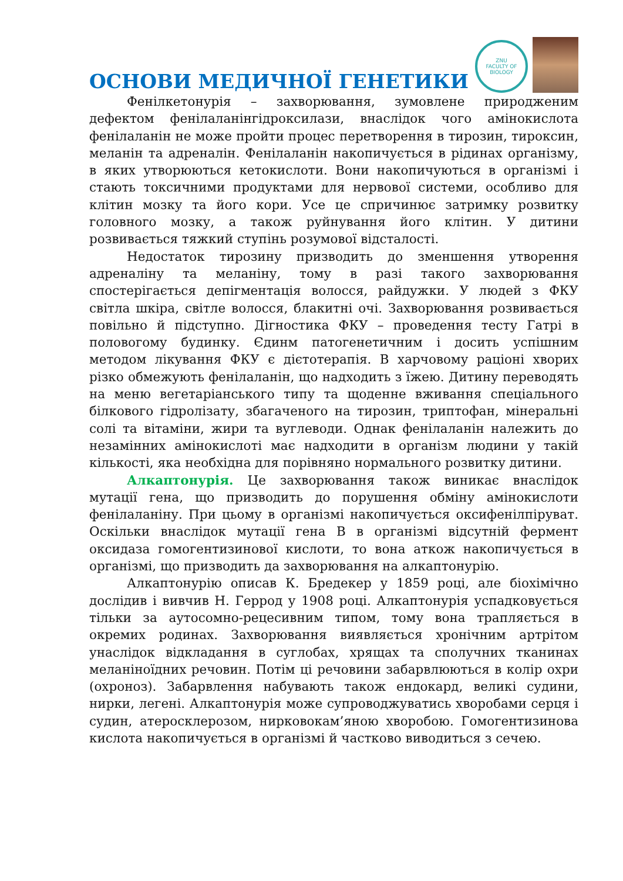ОСНОВИ МЕДИЧНОЇ ГЕНЕТИКИ
ZNU
FACULTY OF
BIOLOGY
Фенілкетонурія – захворювання, зумовлене природженим дефектом фенілаланінгідроксилази, внаслідок чого амінокислота фенілаланін не може пройти процес перетворення в тирозин, тироксин, меланін та адреналін. Фенілаланін накопичується в рідинах організму, в яких утворюються кетокислоти. Вони накопичуються в організмі і стають токсичними продуктами для нервової системи, особливо для клітин мозку та його кори. Усе це спричинює затримку розвитку головного мозку, а також руйнування його клітин. У дитини розвивається тяжкий ступінь розумової відсталості.
Недостаток тирозину призводить до зменшення утворення адреналіну та меланіну, тому в разі такого захворювання спостерігається депігментація волосся, райдужки. У людей з ФКУ світла шкіра, світле волосся, блакитні очі. Захворювання розвивається повільно й підступно. Дігностика ФКУ – проведення тесту Гатрі в половогому будинку. Єдинм патогенетичним і досить успішним методом лікування ФКУ є дієтотерапія. В харчовому раціоні хворих різко обмежують фенілаланін, що надходить з їжею. Дитину переводять на меню вегетаріанського типу та щоденне вживання спеціального білкового гідролізату, збагаченого на тирозин, триптофан, мінеральні солі та вітаміни, жири та вуглеводи. Однак фенілаланін належить до незамінних амінокислоті має надходити в організм людини у такій кількості, яка необхідна для порівняно нормального розвитку дитини.
Алкаптонурія. Це захворювання також виникає внаслідок мутації гена, що призводить до порушення обміну амінокислоти фенілаланіну. При цьому в організмі накопичується оксифенілпіруват. Оскільки внаслідок мутації гена В в організмі відсутній фермент оксидаза гомогентизинової кислоти, то вона аткож накопичується в організмі, що призводить да захворювання на алкаптонурію.
Алкаптонурію описав К. Бредекер у 1859 році, але біохімічно дослідив і вивчив Н. Геррод у 1908 році. Алкаптонурія успадковується тільки за аутосомно-рецесивним типом, тому вона трапляється в окремих родинах. Захворювання виявляється хронічним артрітом унаслідок відкладання в суглобах, хрящах та сполучних тканинах меланіноїдних речовин. Потім ці речовини забарвлюються в колір охри (охроноз). Забарвлення набувають також ендокард, великі судини, нирки, легені. Алкаптонурія може супроводжуватись хворобами серця і судин, атеросклерозом, нирковокам’яною хворобою. Гомогентизинова кислота накопичується в організмі й частково виводиться з сечею.